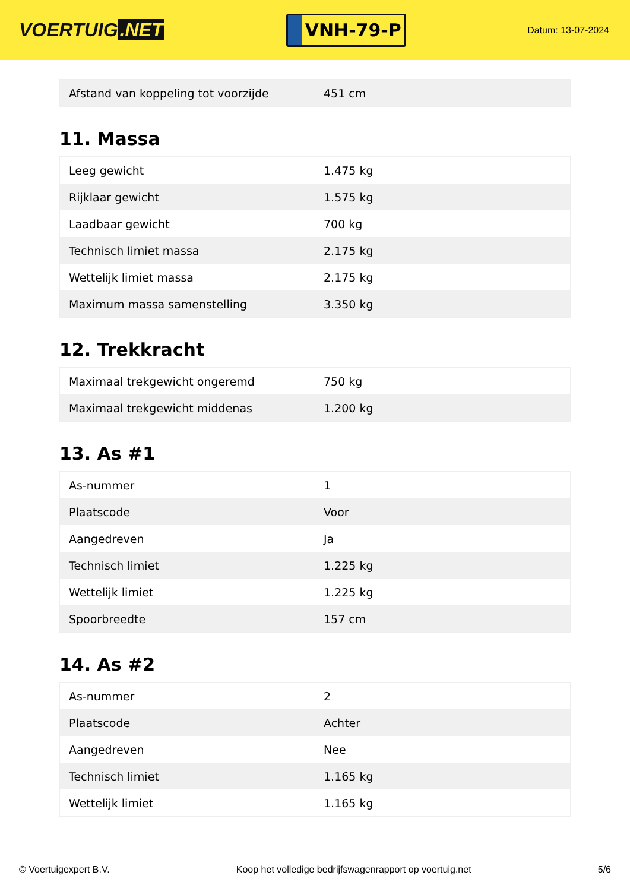VOERTUIG.NET
VNH-79-P
Datum: 13-07-2024
| Afstand van koppeling tot voorzijde | 451 cm |
11. Massa
| Leeg gewicht | 1.475 kg |
| Rijklaar gewicht | 1.575 kg |
| Laadbaar gewicht | 700 kg |
| Technisch limiet massa | 2.175 kg |
| Wettelijk limiet massa | 2.175 kg |
| Maximum massa samenstelling | 3.350 kg |
12. Trekkracht
| Maximaal trekgewicht ongeremd | 750 kg |
| Maximaal trekgewicht middenas | 1.200 kg |
13. As #1
| As-nummer | 1 |
| Plaatscode | Voor |
| Aangedreven | Ja |
| Technisch limiet | 1.225 kg |
| Wettelijk limiet | 1.225 kg |
| Spoorbreedte | 157 cm |
14. As #2
| As-nummer | 2 |
| Plaatscode | Achter |
| Aangedreven | Nee |
| Technisch limiet | 1.165 kg |
| Wettelijk limiet | 1.165 kg |
© Voertuigexpert B.V. Koop het volledige bedrijfswagenrapport op voertuig.net 5/6